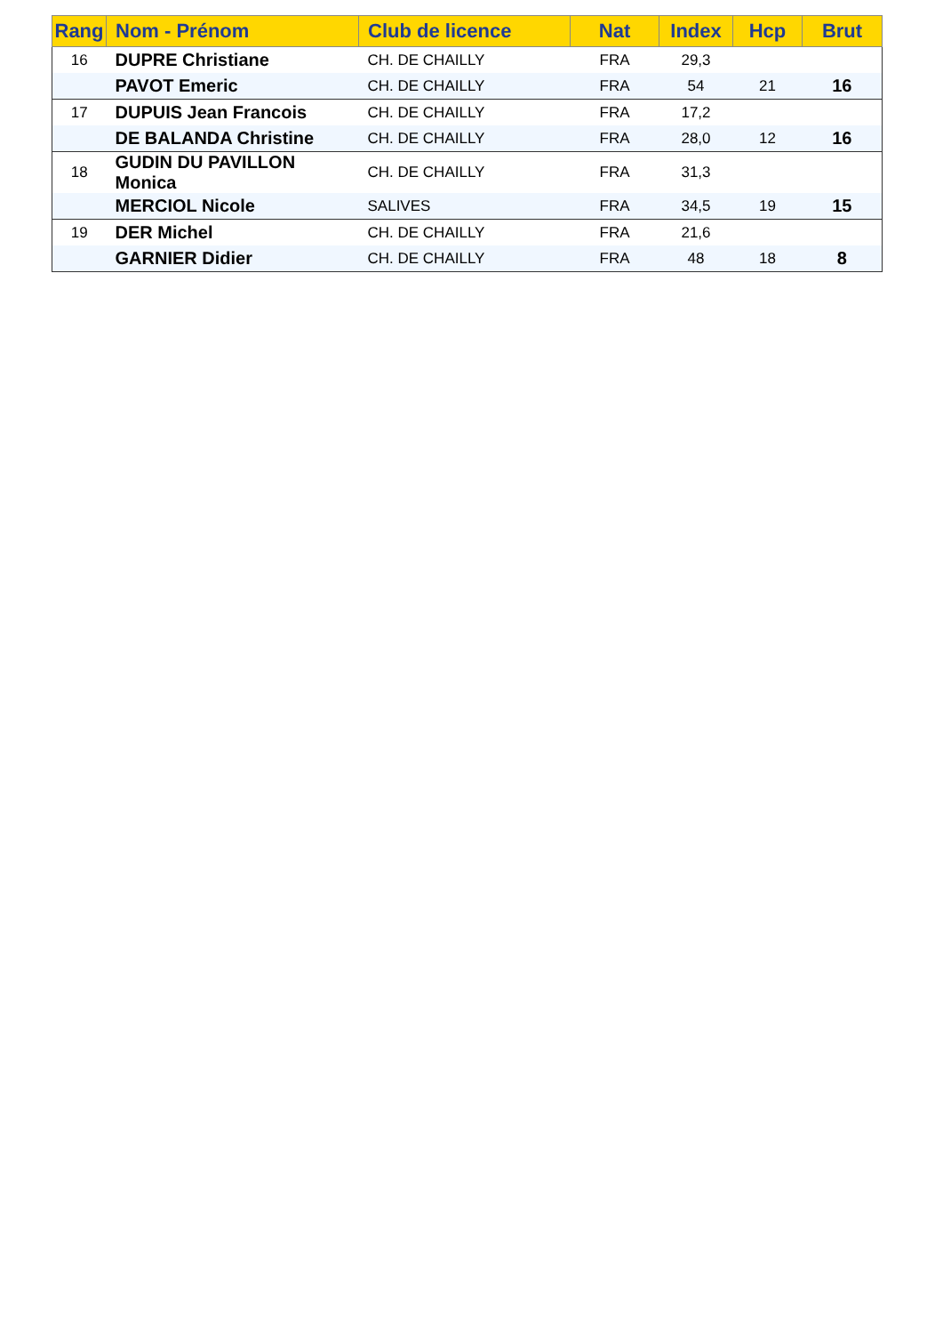| Rang | Nom - Prénom | Club de licence | Nat | Index | Hcp | Brut |
| --- | --- | --- | --- | --- | --- | --- |
| 16 | DUPRE Christiane | CH. DE CHAILLY | FRA | 29,3 | | |
| | PAVOT Emeric | CH. DE CHAILLY | FRA | 54 | 21 | 16 |
| 17 | DUPUIS Jean Francois | CH. DE CHAILLY | FRA | 17,2 | | |
| | DE BALANDA Christine | CH. DE CHAILLY | FRA | 28,0 | 12 | 16 |
| 18 | GUDIN DU PAVILLON Monica | CH. DE CHAILLY | FRA | 31,3 | | |
| | MERCIOL Nicole | SALIVES | FRA | 34,5 | 19 | 15 |
| 19 | DER Michel | CH. DE CHAILLY | FRA | 21,6 | | |
| | GARNIER Didier | CH. DE CHAILLY | FRA | 48 | 18 | 8 |